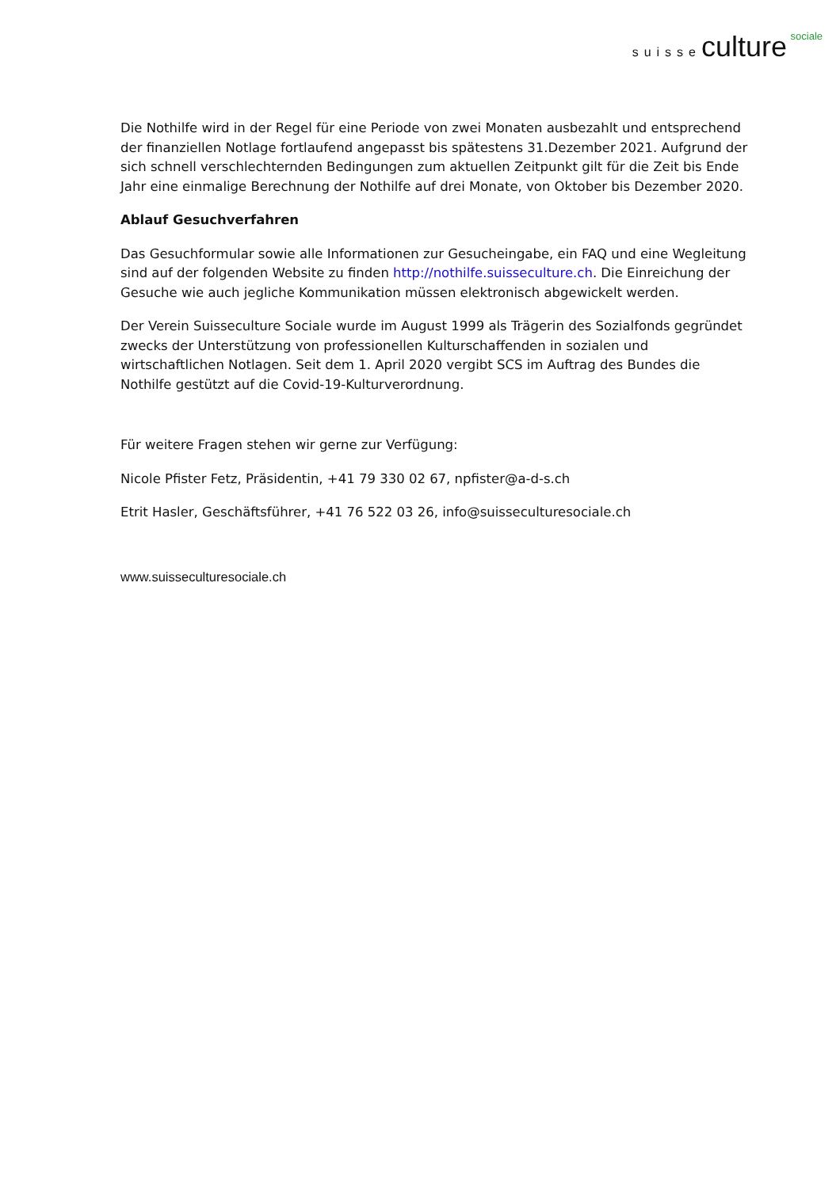suisse culture sociale
Die Nothilfe wird in der Regel für eine Periode von zwei Monaten ausbezahlt und entsprechend der finanziellen Notlage fortlaufend angepasst bis spätestens 31.Dezember 2021. Aufgrund der sich schnell verschlechternden Bedingungen zum aktuellen Zeitpunkt gilt für die Zeit bis Ende Jahr eine einmalige Berechnung der Nothilfe auf drei Monate, von Oktober bis Dezember 2020.
Ablauf Gesuchverfahren
Das Gesuchformular sowie alle Informationen zur Gesucheingabe, ein FAQ und eine Wegleitung sind auf der folgenden Website zu finden http://nothilfe.suisseculture.ch. Die Einreichung der Gesuche wie auch jegliche Kommunikation müssen elektronisch abgewickelt werden.
Der Verein Suisseculture Sociale wurde im August 1999 als Trägerin des Sozialfonds gegründet zwecks der Unterstützung von professionellen Kulturschaffenden in sozialen und wirtschaftlichen Notlagen. Seit dem 1. April 2020 vergibt SCS im Auftrag des Bundes die Nothilfe gestützt auf die Covid-19-Kulturverordnung.
Für weitere Fragen stehen wir gerne zur Verfügung:
Nicole Pfister Fetz, Präsidentin, +41 79 330 02 67, npfister@a-d-s.ch
Etrit Hasler, Geschäftsführer, +41 76 522 03 26, info@suisseculturesociale.ch
www.suisseculturesociale.ch